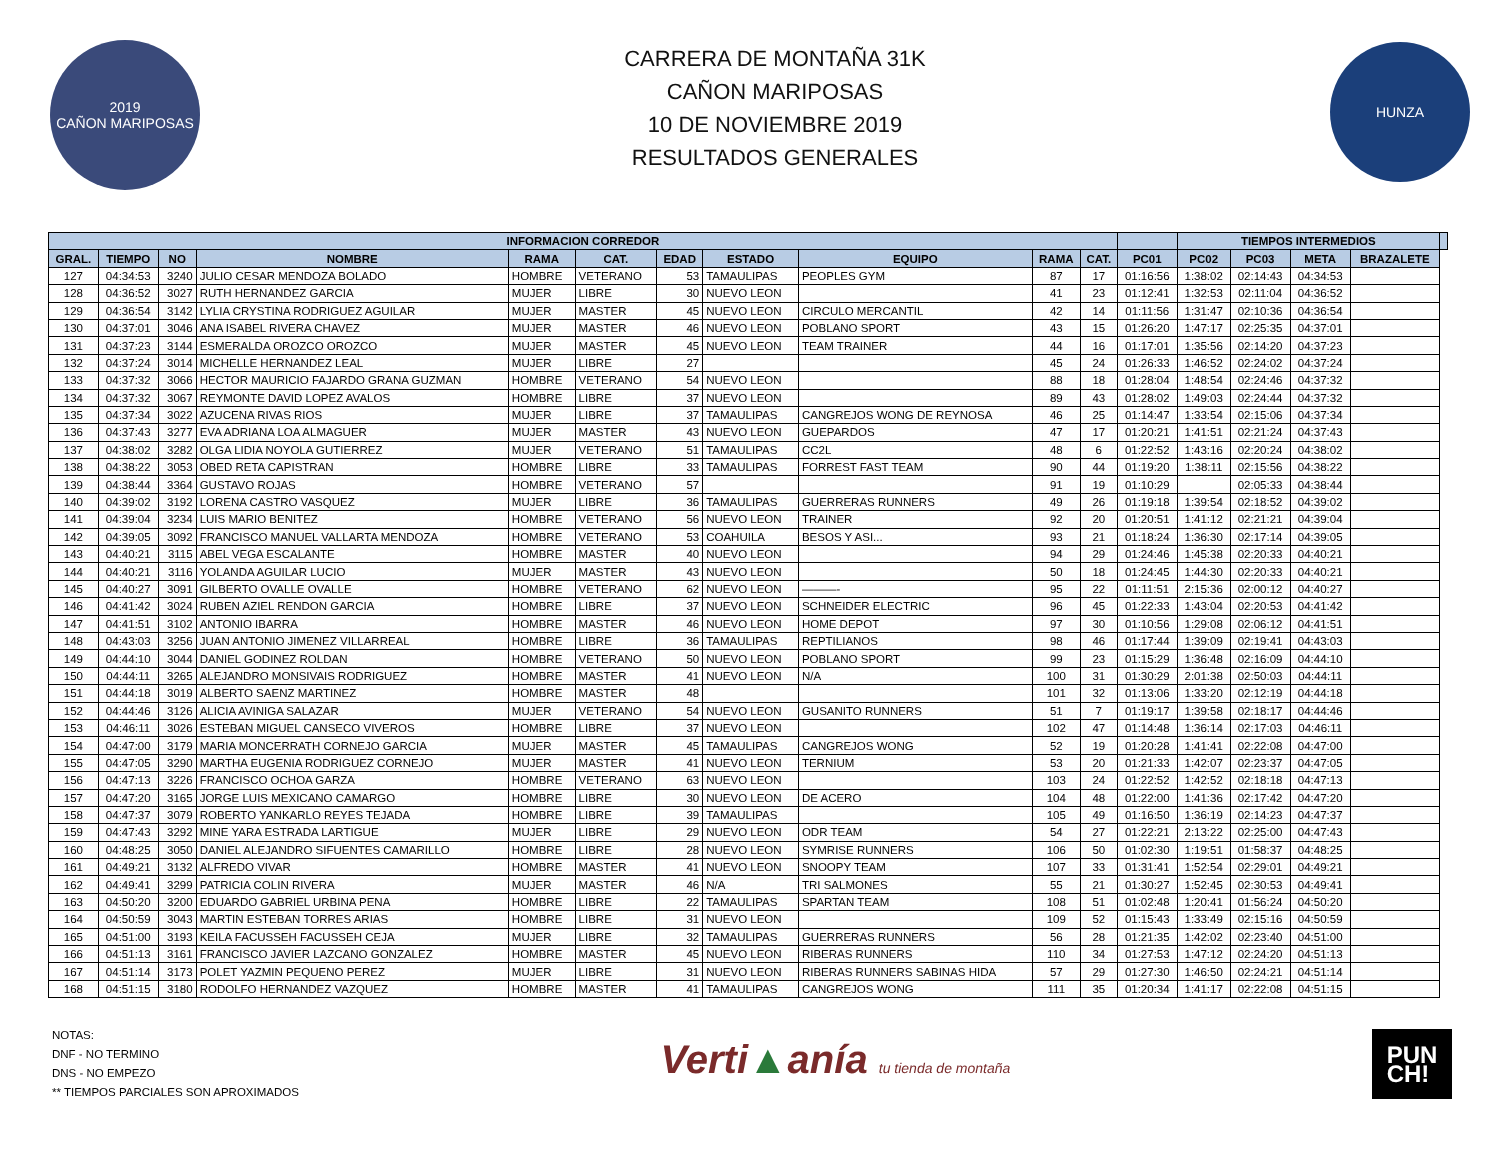2019
CAÑON MARIPOSAS
CARRERA DE MONTAÑA 31K
CAÑON MARIPOSAS
10 DE NOVIEMBRE 2019
RESULTADOS GENERALES
HUNZA
| INFORMACION CORREDOR | | | | | | | | | | | | TIEMPOS INTERMEDIOS | | | | |
| --- | --- | --- | --- | --- | --- | --- | --- | --- | --- | --- | --- | --- | --- | --- | --- | --- |
| GRAL. | TIEMPO | NO | NOMBRE | RAMA | CAT. | EDAD | ESTADO | EQUIPO | RAMA | CAT. | PC01 | PC02 | PC03 | META | BRAZALETE | |
| 127 | 04:34:53 | 3240 | JULIO CESAR MENDOZA BOLADO | HOMBRE | VETERANO | 53 | TAMAULIPAS | PEOPLES GYM | 87 | 17 | 01:16:56 | 1:38:02 | 02:14:43 | 04:34:53 | | |
| 128 | 04:36:52 | 3027 | RUTH HERNANDEZ GARCIA | MUJER | LIBRE | 30 | NUEVO LEON | | 41 | 23 | 01:12:41 | 1:32:53 | 02:11:04 | 04:36:52 | | |
| 129 | 04:36:54 | 3142 | LYLIA CRYSTINA RODRIGUEZ AGUILAR | MUJER | MASTER | 45 | NUEVO LEON | CIRCULO MERCANTIL | 42 | 14 | 01:11:56 | 1:31:47 | 02:10:36 | 04:36:54 | | |
| 130 | 04:37:01 | 3046 | ANA ISABEL RIVERA CHAVEZ | MUJER | MASTER | 46 | NUEVO LEON | POBLANO SPORT | 43 | 15 | 01:26:20 | 1:47:17 | 02:25:35 | 04:37:01 | | |
| 131 | 04:37:23 | 3144 | ESMERALDA OROZCO OROZCO | MUJER | MASTER | 45 | NUEVO LEON | TEAM TRAINER | 44 | 16 | 01:17:01 | 1:35:56 | 02:14:20 | 04:37:23 | | |
| 132 | 04:37:24 | 3014 | MICHELLE HERNANDEZ LEAL | MUJER | LIBRE | 27 | | | 45 | 24 | 01:26:33 | 1:46:52 | 02:24:02 | 04:37:24 | | |
| 133 | 04:37:32 | 3066 | HECTOR MAURICIO FAJARDO GRANA GUZMAN | HOMBRE | VETERANO | 54 | NUEVO LEON | | 88 | 18 | 01:28:04 | 1:48:54 | 02:24:46 | 04:37:32 | | |
| 134 | 04:37:32 | 3067 | REYMONTE DAVID LOPEZ AVALOS | HOMBRE | LIBRE | 37 | NUEVO LEON | | 89 | 43 | 01:28:02 | 1:49:03 | 02:24:44 | 04:37:32 | | |
| 135 | 04:37:34 | 3022 | AZUCENA RIVAS RIOS | MUJER | LIBRE | 37 | TAMAULIPAS | CANGREJOS WONG DE REYNOSA | 46 | 25 | 01:14:47 | 1:33:54 | 02:15:06 | 04:37:34 | | |
| 136 | 04:37:43 | 3277 | EVA ADRIANA LOA ALMAGUER | MUJER | MASTER | 43 | NUEVO LEON | GUEPARDOS | 47 | 17 | 01:20:21 | 1:41:51 | 02:21:24 | 04:37:43 | | |
| 137 | 04:38:02 | 3282 | OLGA LIDIA NOYOLA GUTIERREZ | MUJER | VETERANO | 51 | TAMAULIPAS | CC2L | 48 | 6 | 01:22:52 | 1:43:16 | 02:20:24 | 04:38:02 | | |
| 138 | 04:38:22 | 3053 | OBED RETA CAPISTRAN | HOMBRE | LIBRE | 33 | TAMAULIPAS | FORREST FAST TEAM | 90 | 44 | 01:19:20 | 1:38:11 | 02:15:56 | 04:38:22 | | |
| 139 | 04:38:44 | 3364 | GUSTAVO ROJAS | HOMBRE | VETERANO | 57 | | | 91 | 19 | 01:10:29 | | 02:05:33 | 04:38:44 | | |
| 140 | 04:39:02 | 3192 | LORENA CASTRO VASQUEZ | MUJER | LIBRE | 36 | TAMAULIPAS | GUERRERAS RUNNERS | 49 | 26 | 01:19:18 | 1:39:54 | 02:18:52 | 04:39:02 | | |
| 141 | 04:39:04 | 3234 | LUIS MARIO BENITEZ | HOMBRE | VETERANO | 56 | NUEVO LEON | TRAINER | 92 | 20 | 01:20:51 | 1:41:12 | 02:21:21 | 04:39:04 | | |
| 142 | 04:39:05 | 3092 | FRANCISCO MANUEL VALLARTA MENDOZA | HOMBRE | VETERANO | 53 | COAHUILA | BESOS Y ASI... | 93 | 21 | 01:18:24 | 1:36:30 | 02:17:14 | 04:39:05 | | |
| 143 | 04:40:21 | 3115 | ABEL VEGA ESCALANTE | HOMBRE | MASTER | 40 | NUEVO LEON | | 94 | 29 | 01:24:46 | 1:45:38 | 02:20:33 | 04:40:21 | | |
| 144 | 04:40:21 | 3116 | YOLANDA AGUILAR LUCIO | MUJER | MASTER | 43 | NUEVO LEON | | 50 | 18 | 01:24:45 | 1:44:30 | 02:20:33 | 04:40:21 | | |
| 145 | 04:40:27 | 3091 | GILBERTO OVALLE OVALLE | HOMBRE | VETERANO | 62 | NUEVO LEON | ———- | 95 | 22 | 01:11:51 | 2:15:36 | 02:00:12 | 04:40:27 | | |
| 146 | 04:41:42 | 3024 | RUBEN AZIEL RENDON GARCIA | HOMBRE | LIBRE | 37 | NUEVO LEON | SCHNEIDER ELECTRIC | 96 | 45 | 01:22:33 | 1:43:04 | 02:20:53 | 04:41:42 | | |
| 147 | 04:41:51 | 3102 | ANTONIO IBARRA | HOMBRE | MASTER | 46 | NUEVO LEON | HOME DEPOT | 97 | 30 | 01:10:56 | 1:29:08 | 02:06:12 | 04:41:51 | | |
| 148 | 04:43:03 | 3256 | JUAN ANTONIO JIMENEZ VILLARREAL | HOMBRE | LIBRE | 36 | TAMAULIPAS | REPTILIANOS | 98 | 46 | 01:17:44 | 1:39:09 | 02:19:41 | 04:43:03 | | |
| 149 | 04:44:10 | 3044 | DANIEL GODINEZ ROLDAN | HOMBRE | VETERANO | 50 | NUEVO LEON | POBLANO SPORT | 99 | 23 | 01:15:29 | 1:36:48 | 02:16:09 | 04:44:10 | | |
| 150 | 04:44:11 | 3265 | ALEJANDRO MONSIVAIS RODRIGUEZ | HOMBRE | MASTER | 41 | NUEVO LEON | N/A | 100 | 31 | 01:30:29 | 2:01:38 | 02:50:03 | 04:44:11 | | |
| 151 | 04:44:18 | 3019 | ALBERTO SAENZ MARTINEZ | HOMBRE | MASTER | 48 | | | 101 | 32 | 01:13:06 | 1:33:20 | 02:12:19 | 04:44:18 | | |
| 152 | 04:44:46 | 3126 | ALICIA AVINIGA SALAZAR | MUJER | VETERANO | 54 | NUEVO LEON | GUSANITO RUNNERS | 51 | 7 | 01:19:17 | 1:39:58 | 02:18:17 | 04:44:46 | | |
| 153 | 04:46:11 | 3026 | ESTEBAN MIGUEL CANSECO VIVEROS | HOMBRE | LIBRE | 37 | NUEVO LEON | | 102 | 47 | 01:14:48 | 1:36:14 | 02:17:03 | 04:46:11 | | |
| 154 | 04:47:00 | 3179 | MARIA MONCERRATH CORNEJO GARCIA | MUJER | MASTER | 45 | TAMAULIPAS | CANGREJOS WONG | 52 | 19 | 01:20:28 | 1:41:41 | 02:22:08 | 04:47:00 | | |
| 155 | 04:47:05 | 3290 | MARTHA EUGENIA RODRIGUEZ CORNEJO | MUJER | MASTER | 41 | NUEVO LEON | TERNIUM | 53 | 20 | 01:21:33 | 1:42:07 | 02:23:37 | 04:47:05 | | |
| 156 | 04:47:13 | 3226 | FRANCISCO OCHOA GARZA | HOMBRE | VETERANO | 63 | NUEVO LEON | | 103 | 24 | 01:22:52 | 1:42:52 | 02:18:18 | 04:47:13 | | |
| 157 | 04:47:20 | 3165 | JORGE LUIS MEXICANO CAMARGO | HOMBRE | LIBRE | 30 | NUEVO LEON | DE ACERO | 104 | 48 | 01:22:00 | 1:41:36 | 02:17:42 | 04:47:20 | | |
| 158 | 04:47:37 | 3079 | ROBERTO YANKARLO REYES TEJADA | HOMBRE | LIBRE | 39 | TAMAULIPAS | | 105 | 49 | 01:16:50 | 1:36:19 | 02:14:23 | 04:47:37 | | |
| 159 | 04:47:43 | 3292 | MINE YARA ESTRADA LARTIGUE | MUJER | LIBRE | 29 | NUEVO LEON | ODR TEAM | 54 | 27 | 01:22:21 | 2:13:22 | 02:25:00 | 04:47:43 | | |
| 160 | 04:48:25 | 3050 | DANIEL ALEJANDRO SIFUENTES CAMARILLO | HOMBRE | LIBRE | 28 | NUEVO LEON | SYMRISE RUNNERS | 106 | 50 | 01:02:30 | 1:19:51 | 01:58:37 | 04:48:25 | | |
| 161 | 04:49:21 | 3132 | ALFREDO VIVAR | HOMBRE | MASTER | 41 | NUEVO LEON | SNOOPY TEAM | 107 | 33 | 01:31:41 | 1:52:54 | 02:29:01 | 04:49:21 | | |
| 162 | 04:49:41 | 3299 | PATRICIA COLIN RIVERA | MUJER | MASTER | 46 | N/A | TRI SALMONES | 55 | 21 | 01:30:27 | 1:52:45 | 02:30:53 | 04:49:41 | | |
| 163 | 04:50:20 | 3200 | EDUARDO GABRIEL URBINA PENA | HOMBRE | LIBRE | 22 | TAMAULIPAS | SPARTAN TEAM | 108 | 51 | 01:02:48 | 1:20:41 | 01:56:24 | 04:50:20 | | |
| 164 | 04:50:59 | 3043 | MARTIN ESTEBAN TORRES ARIAS | HOMBRE | LIBRE | 31 | NUEVO LEON | | 109 | 52 | 01:15:43 | 1:33:49 | 02:15:16 | 04:50:59 | | |
| 165 | 04:51:00 | 3193 | KEILA FACUSSEH FACUSSEH CEJA | MUJER | LIBRE | 32 | TAMAULIPAS | GUERRERAS RUNNERS | 56 | 28 | 01:21:35 | 1:42:02 | 02:23:40 | 04:51:00 | | |
| 166 | 04:51:13 | 3161 | FRANCISCO JAVIER LAZCANO GONZALEZ | HOMBRE | MASTER | 45 | NUEVO LEON | RIBERAS RUNNERS | 110 | 34 | 01:27:53 | 1:47:12 | 02:24:20 | 04:51:13 | | |
| 167 | 04:51:14 | 3173 | POLET YAZMIN PEQUENO PEREZ | MUJER | LIBRE | 31 | NUEVO LEON | RIBERAS RUNNERS SABINAS HIDA | 57 | 29 | 01:27:30 | 1:46:50 | 02:24:21 | 04:51:14 | | |
| 168 | 04:51:15 | 3180 | RODOLFO HERNANDEZ VAZQUEZ | HOMBRE | MASTER | 41 | TAMAULIPAS | CANGREJOS WONG | 111 | 35 | 01:20:34 | 1:41:17 | 02:22:08 | 04:51:15 | | |
NOTAS:
DNF - NO TERMINO
DNS - NO EMPEZO
** TIEMPOS PARCIALES SON APROXIMADOS
Verti▲anía tu tienda de montaña
PUN
CH!